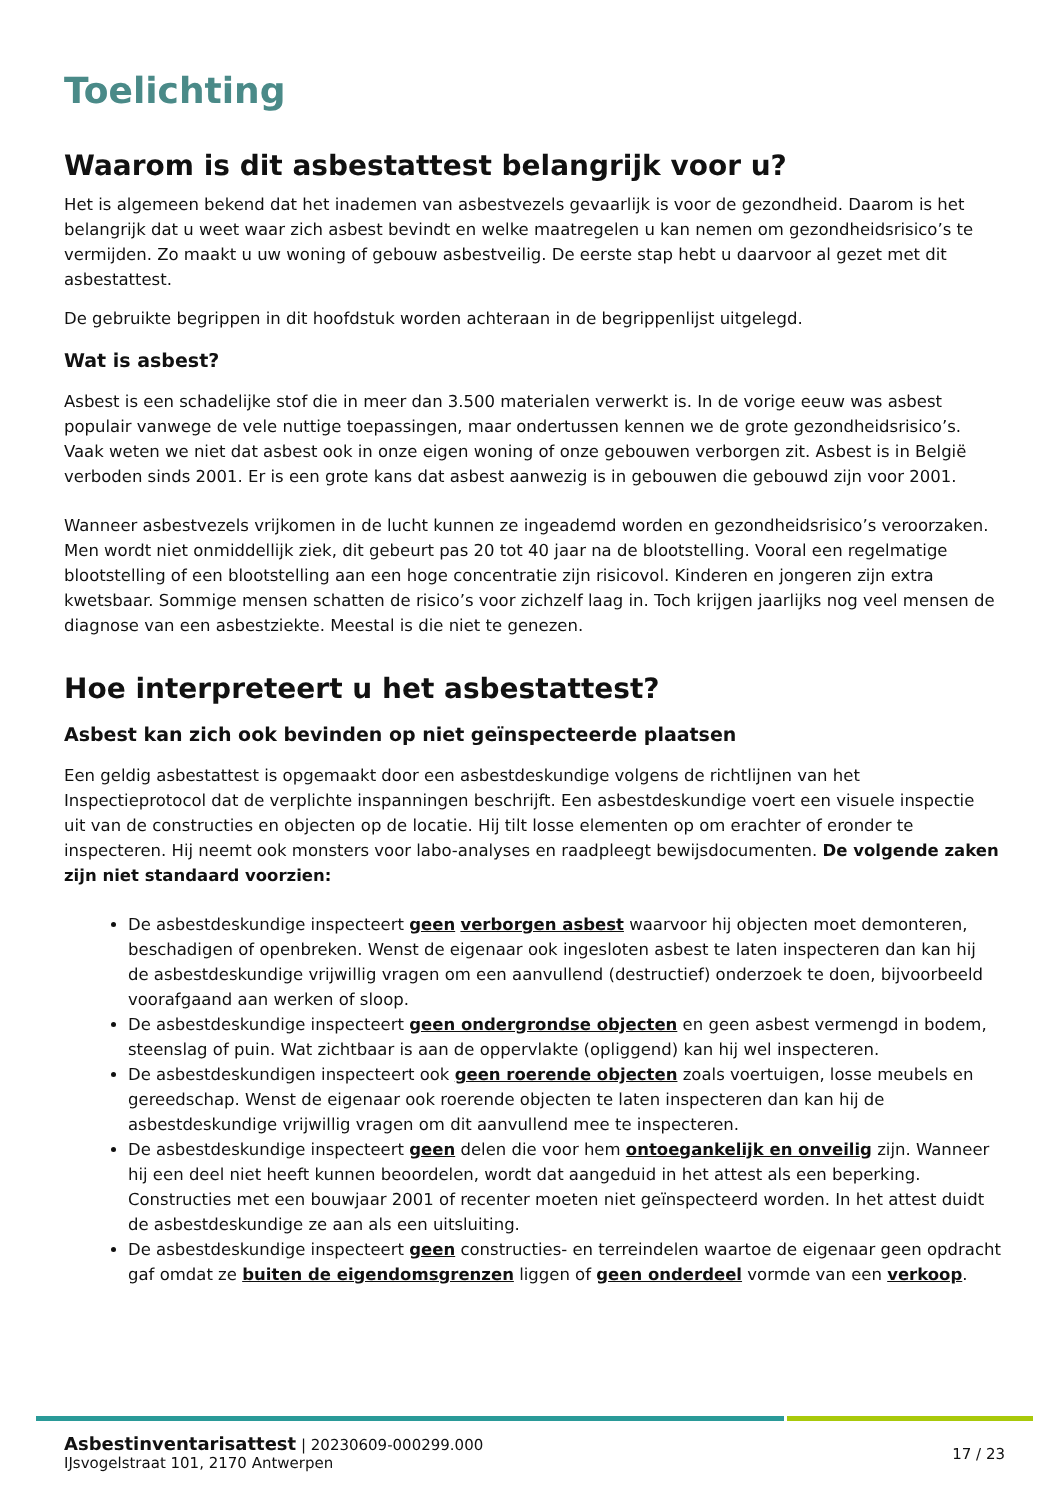Toelichting
Waarom is dit asbestattest belangrijk voor u?
Het is algemeen bekend dat het inademen van asbestvezels gevaarlijk is voor de gezondheid. Daarom is het belangrijk dat u weet waar zich asbest bevindt en welke maatregelen u kan nemen om gezondheidsrisico’s te vermijden. Zo maakt u uw woning of gebouw asbestveilig. De eerste stap hebt u daarvoor al gezet met dit asbestattest.
De gebruikte begrippen in dit hoofdstuk worden achteraan in de begrippenlijst uitgelegd.
Wat is asbest?
Asbest is een schadelijke stof die in meer dan 3.500 materialen verwerkt is. In de vorige eeuw was asbest populair vanwege de vele nuttige toepassingen, maar ondertussen kennen we de grote gezondheidsrisico’s. Vaak weten we niet dat asbest ook in onze eigen woning of onze gebouwen verborgen zit. Asbest is in België verboden sinds 2001. Er is een grote kans dat asbest aanwezig is in gebouwen die gebouwd zijn voor 2001.
Wanneer asbestvezels vrijkomen in de lucht kunnen ze ingeademd worden en gezondheidsrisico’s veroorzaken. Men wordt niet onmiddellijk ziek, dit gebeurt pas 20 tot 40 jaar na de blootstelling. Vooral een regelmatige blootstelling of een blootstelling aan een hoge concentratie zijn risicovol. Kinderen en jongeren zijn extra kwetsbaar. Sommige mensen schatten de risico’s voor zichzelf laag in. Toch krijgen jaarlijks nog veel mensen de diagnose van een asbestziekte. Meestal is die niet te genezen.
Hoe interpreteert u het asbestattest?
Asbest kan zich ook bevinden op niet geïnspecteerde plaatsen
Een geldig asbestattest is opgemaakt door een asbestdeskundige volgens de richtlijnen van het Inspectieprotocol dat de verplichte inspanningen beschrijft. Een asbestdeskundige voert een visuele inspectie uit van de constructies en objecten op de locatie. Hij tilt losse elementen op om erachter of eronder te inspecteren. Hij neemt ook monsters voor labo-analyses en raadpleegt bewijsdocumenten. De volgende zaken zijn niet standaard voorzien:
De asbestdeskundige inspecteert geen verborgen asbest waarvoor hij objecten moet demonteren, beschadigen of openbreken. Wenst de eigenaar ook ingesloten asbest te laten inspecteren dan kan hij de asbestdeskundige vrijwillig vragen om een aanvullend (destructief) onderzoek te doen, bijvoorbeeld voorafgaand aan werken of sloop.
De asbestdeskundige inspecteert geen ondergrondse objecten en geen asbest vermengd in bodem, steenslag of puin. Wat zichtbaar is aan de oppervlakte (opliggend) kan hij wel inspecteren.
De asbestdeskundigen inspecteert ook geen roerende objecten zoals voertuigen, losse meubels en gereedschap. Wenst de eigenaar ook roerende objecten te laten inspecteren dan kan hij de asbestdeskundige vrijwillig vragen om dit aanvullend mee te inspecteren.
De asbestdeskundige inspecteert geen delen die voor hem ontoegankelijk en onveilig zijn. Wanneer hij een deel niet heeft kunnen beoordelen, wordt dat aangeduid in het attest als een beperking. Constructies met een bouwjaar 2001 of recenter moeten niet geïnspecteerd worden. In het attest duidt de asbestdeskundige ze aan als een uitsluiting.
De asbestdeskundige inspecteert geen constructies- en terreindelen waartoe de eigenaar geen opdracht gaf omdat ze buiten de eigendomsgrenzen liggen of geen onderdeel vormde van een verkoop.
Asbestinventarisattest | 20230609-000299.000
IJsvogelstraat 101, 2170 Antwerpen
17 / 23